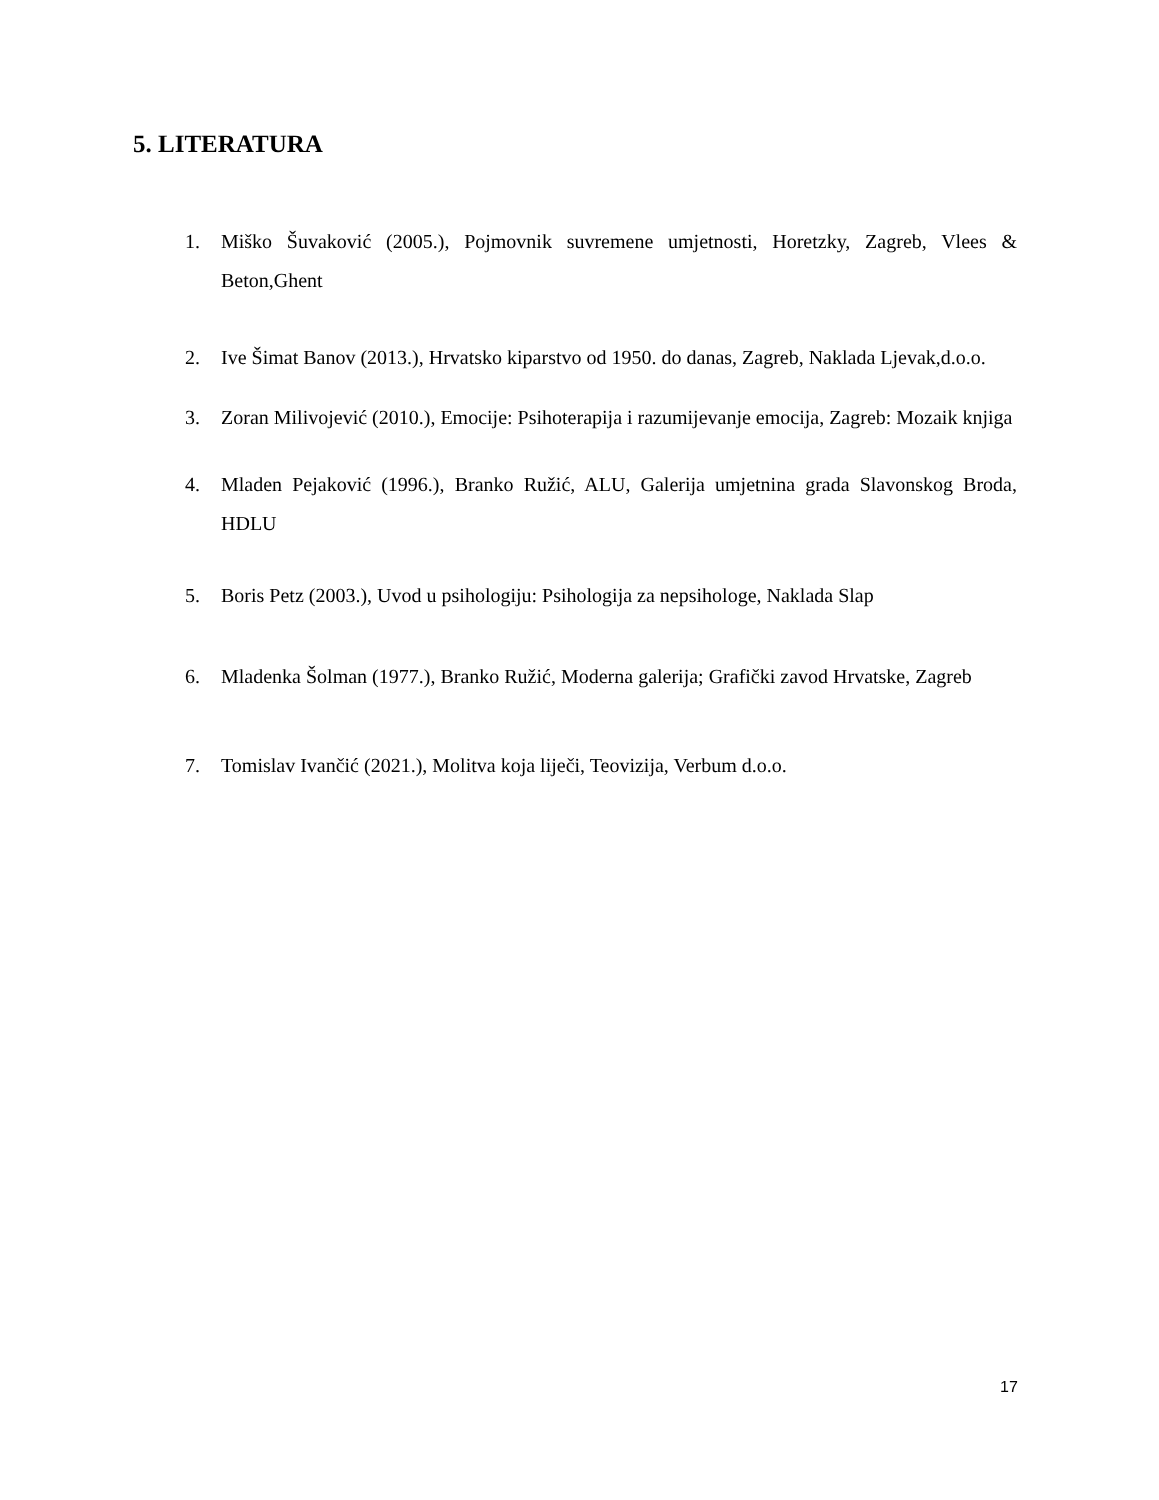5. LITERATURA
1. Miško Šuvaković (2005.), Pojmovnik suvremene umjetnosti, Horetzky, Zagreb, Vlees & Beton,Ghent
2. Ive Šimat Banov (2013.), Hrvatsko kiparstvo od 1950. do danas, Zagreb, Naklada Ljevak,d.o.o.
3. Zoran Milivojević (2010.), Emocije: Psihoterapija i razumijevanje emocija, Zagreb: Mozaik knjiga
4. Mladen Pejaković (1996.), Branko Ružić, ALU, Galerija umjetnina grada Slavonskog Broda, HDLU
5. Boris Petz (2003.), Uvod u psihologiju: Psihologija za nepsihologe, Naklada Slap
6. Mladenka Šolman (1977.), Branko Ružić, Moderna galerija; Grafički zavod Hrvatske, Zagreb
7. Tomislav Ivančić (2021.), Molitva koja liječi, Teovizija, Verbum d.o.o.
17